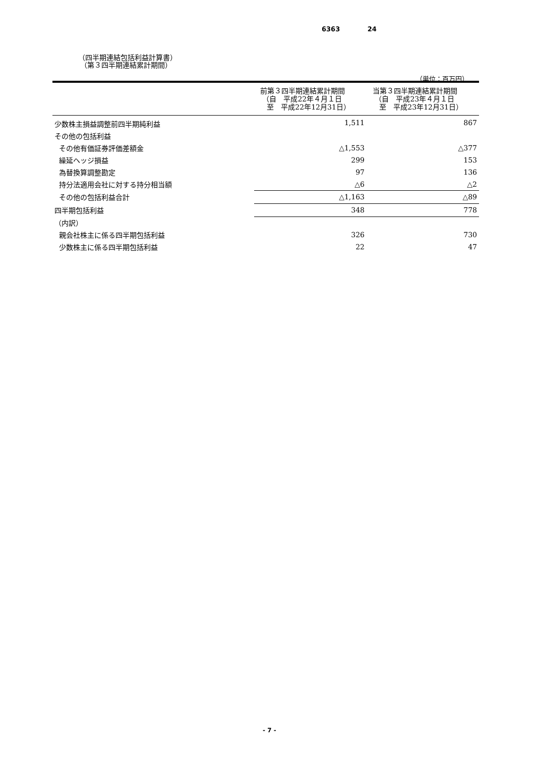6363 24
（四半期連結包括利益計算書）
（第３四半期連結累計期間）
（単位：百万円）
| | 前第３四半期連結累計期間 （自 平成22年４月１日 至 平成22年12月31日） | 当第３四半期連結累計期間 （自 平成23年４月１日 至 平成23年12月31日） |
| --- | --- | --- |
| 少数株主損益調整前四半期純利益 | 1,511 | 867 |
| その他の包括利益 | | |
| その他有価証券評価差額金 | △1,553 | △377 |
| 繰延ヘッジ損益 | 299 | 153 |
| 為替換算調整勘定 | 97 | 136 |
| 持分法適用会社に対する持分相当額 | △6 | △2 |
| その他の包括利益合計 | △1,163 | △89 |
| 四半期包括利益 | 348 | 778 |
| （内訳） | | |
| 親会社株主に係る四半期包括利益 | 326 | 730 |
| 少数株主に係る四半期包括利益 | 22 | 47 |
- 7 -